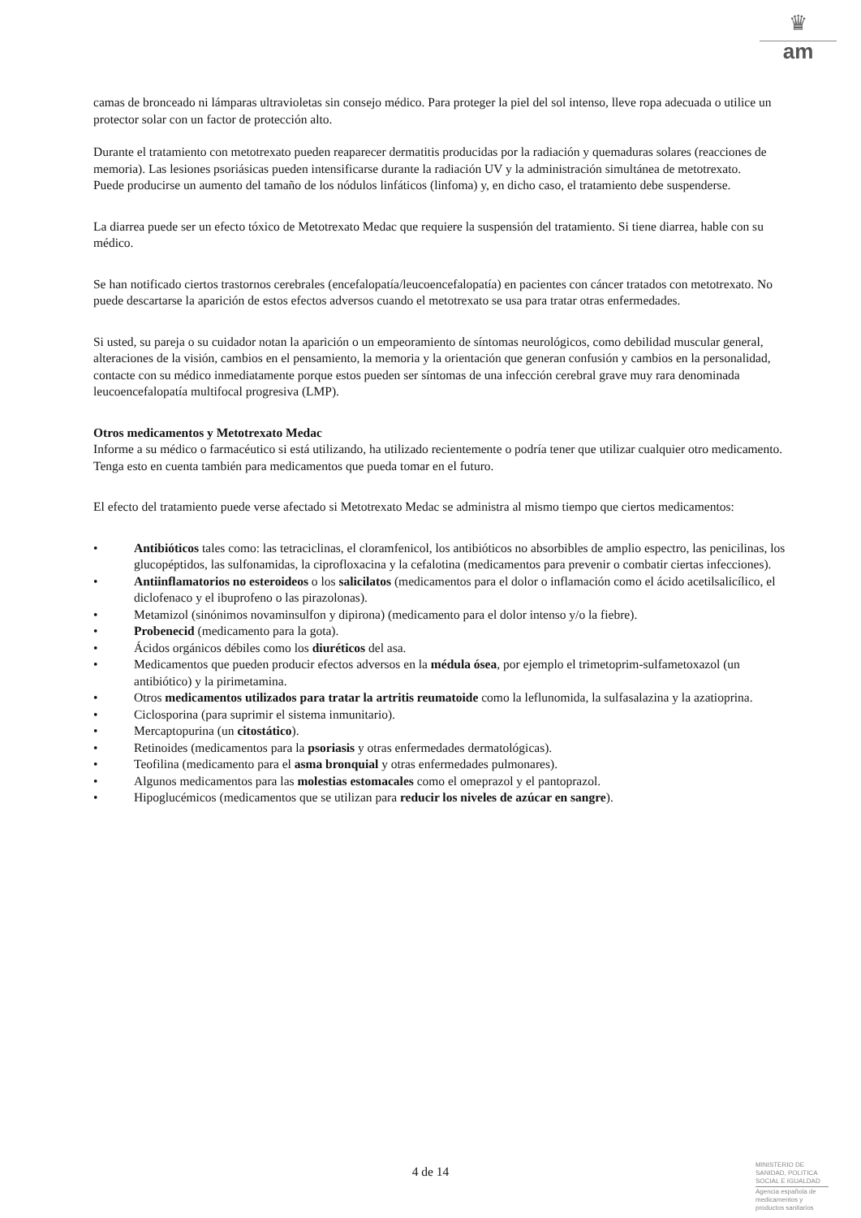♛
am
camas de bronceado ni lámparas ultravioletas sin consejo médico. Para proteger la piel del sol intenso, lleve ropa adecuada o utilice un protector solar con un factor de protección alto.
Durante el tratamiento con metotrexato pueden reaparecer dermatitis producidas por la radiación y quemaduras solares (reacciones de memoria). Las lesiones psoriásicas pueden intensificarse durante la radiación UV y la administración simultánea de metotrexato.
Puede producirse un aumento del tamaño de los nódulos linfáticos (linfoma) y, en dicho caso, el tratamiento debe suspenderse.
La diarrea puede ser un efecto tóxico de Metotrexato Medac que requiere la suspensión del tratamiento. Si tiene diarrea, hable con su médico.
Se han notificado ciertos trastornos cerebrales (encefalopatía/leucoencefalopatía) en pacientes con cáncer tratados con metotrexato. No puede descartarse la aparición de estos efectos adversos cuando el metotrexato se usa para tratar otras enfermedades.
Si usted, su pareja o su cuidador notan la aparición o un empeoramiento de síntomas neurológicos, como debilidad muscular general, alteraciones de la visión, cambios en el pensamiento, la memoria y la orientación que generan confusión y cambios en la personalidad, contacte con su médico inmediatamente porque estos pueden ser síntomas de una infección cerebral grave muy rara denominada leucoencefalopatía multifocal progresiva (LMP).
Otros medicamentos y Metotrexato Medac
Informe a su médico o farmacéutico si está utilizando, ha utilizado recientemente o podría tener que utilizar cualquier otro medicamento. Tenga esto en cuenta también para medicamentos que pueda tomar en el futuro.
El efecto del tratamiento puede verse afectado si Metotrexato Medac se administra al mismo tiempo que ciertos medicamentos:
• Antibióticos tales como: las tetraciclinas, el cloramfenicol, los antibióticos no absorbibles de amplio espectro, las penicilinas, los glucopéptidos, las sulfonamidas, la ciprofloxacina y la cefalotina (medicamentos para prevenir o combatir ciertas infecciones).
• Antiinflamatorios no esteroideos o los salicilatos (medicamentos para el dolor o inflamación como el ácido acetilsalicílico, el diclofenaco y el ibuprofeno o las pirazolonas).
• Metamizol (sinónimos novaminsulfon y dipirona) (medicamento para el dolor intenso y/o la fiebre).
• Probenecid (medicamento para la gota).
• Ácidos orgánicos débiles como los diuréticos del asa.
• Medicamentos que pueden producir efectos adversos en la médula ósea, por ejemplo el trimetoprim-sulfametoxazol (un antibiótico) y la pirimetamina.
• Otros medicamentos utilizados para tratar la artritis reumatoide como la leflunomida, la sulfasalazina y la azatioprina.
• Ciclosporina (para suprimir el sistema inmunitario).
• Mercaptopurina (un citostático).
• Retinoides (medicamentos para la psoriasis y otras enfermedades dermatológicas).
• Teofilina (medicamento para el asma bronquial y otras enfermedades pulmonares).
• Algunos medicamentos para las molestias estomacales como el omeprazol y el pantoprazol.
• Hipoglucémicos (medicamentos que se utilizan para reducir los niveles de azúcar en sangre).
4 de 14
MINISTERIO DE SANIDAD, POLITICA SOCIAL E IGUALDAD
Agencia española de medicamentos y productos sanitarios